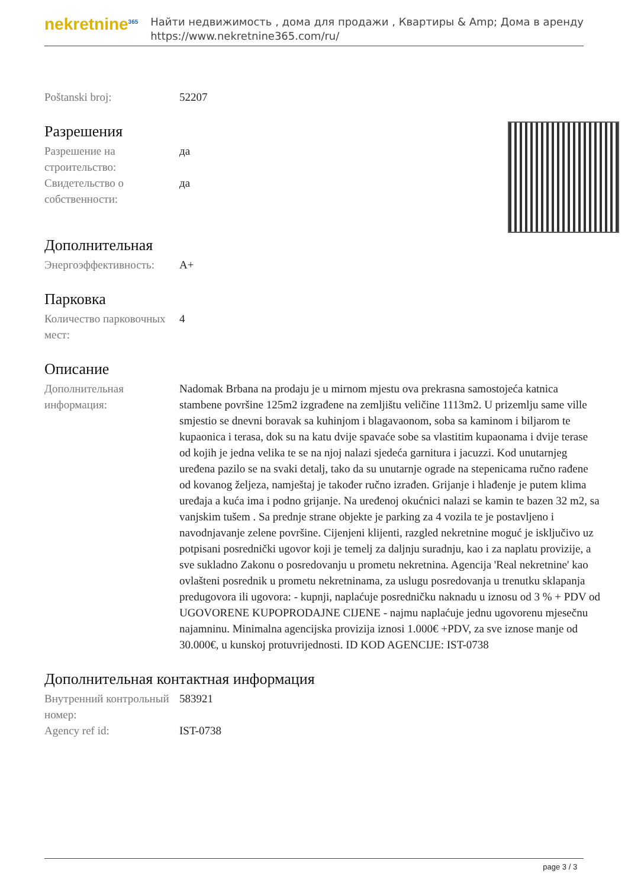nekretnine<sup>365</sup>
Найти недвижимость , дома для продажи , Квартиры & Amp; Дома в аренду
https://www.nekretnine365.com/ru/
| Poštanski broj: | 52207 |
Разрешения
| Разрешение на строительство: | да |
| Свидетельство о собственности: | да |
Дополнительная
| Энергоэффективность: | A+ |
Парковка
| Количество парковочных мест: | 4 |
Описание
| Дополнительная информация: | Nadomak Brbana na prodaju je u mirnom mjestu ova prekrasna samostojeća katnica stambene površine 125m2 izgrađene na zemljištu veličine 1113m2. U prizemlju same ville smjestio se dnevni boravak sa kuhinjom i blagavaonom, soba sa kaminom i biljarom te kupaonica i terasa, dok su na katu dvije spavaće sobe sa vlastitim kupaonama i dvije terase od kojih je jedna velika te se na njoj nalazi sjedeća garnitura i jacuzzi. Kod unutarnjeg uređena pazilo se na svaki detalj, tako da su unutarnje ograde na stepenicama ručno rađene od kovanog željeza, namještaj je također ručno izrađen. Grijanje i hlađenje je putem klima uređaja a kuća ima i podno grijanje. Na uređenoj okućnici nalazi se kamin te bazen 32 m2, sa vanjskim tušem . Sa prednje strane objekte je parking za 4 vozila te je postavljeno i navodnjavanje zelene površine. Cijenjeni klijenti, razgled nekretnine moguć je isključivo uz potpisani posrednički ugovor koji je temelj za daljnju suradnju, kao i za naplatu provizije, a sve sukladno Zakonu o posredovanju u prometu nekretnina. Agencija 'Real nekretnine' kao ovlašteni posrednik u prometu nekretninama, za uslugu posredovanja u trenutku sklapanja predugovora ili ugovora: - kupnji, naplaćuje posredničku naknadu u iznosu od 3 % + PDV od UGOVORENE KUPOPRODAJNE CIJENE - najmu naplaćuje jednu ugovorenu mjesečnu najamninu. Minimalna agencijska provizija iznosi 1.000€ +PDV, za sve iznose manje od 30.000€, u kunskoj protuvrijednosti. ID KOD AGENCIJE: IST-0738 |
Дополнительная контактная информация
| Внутренний контрольный номер: | 583921 |
| Agency ref id: | IST-0738 |
page 3 / 3